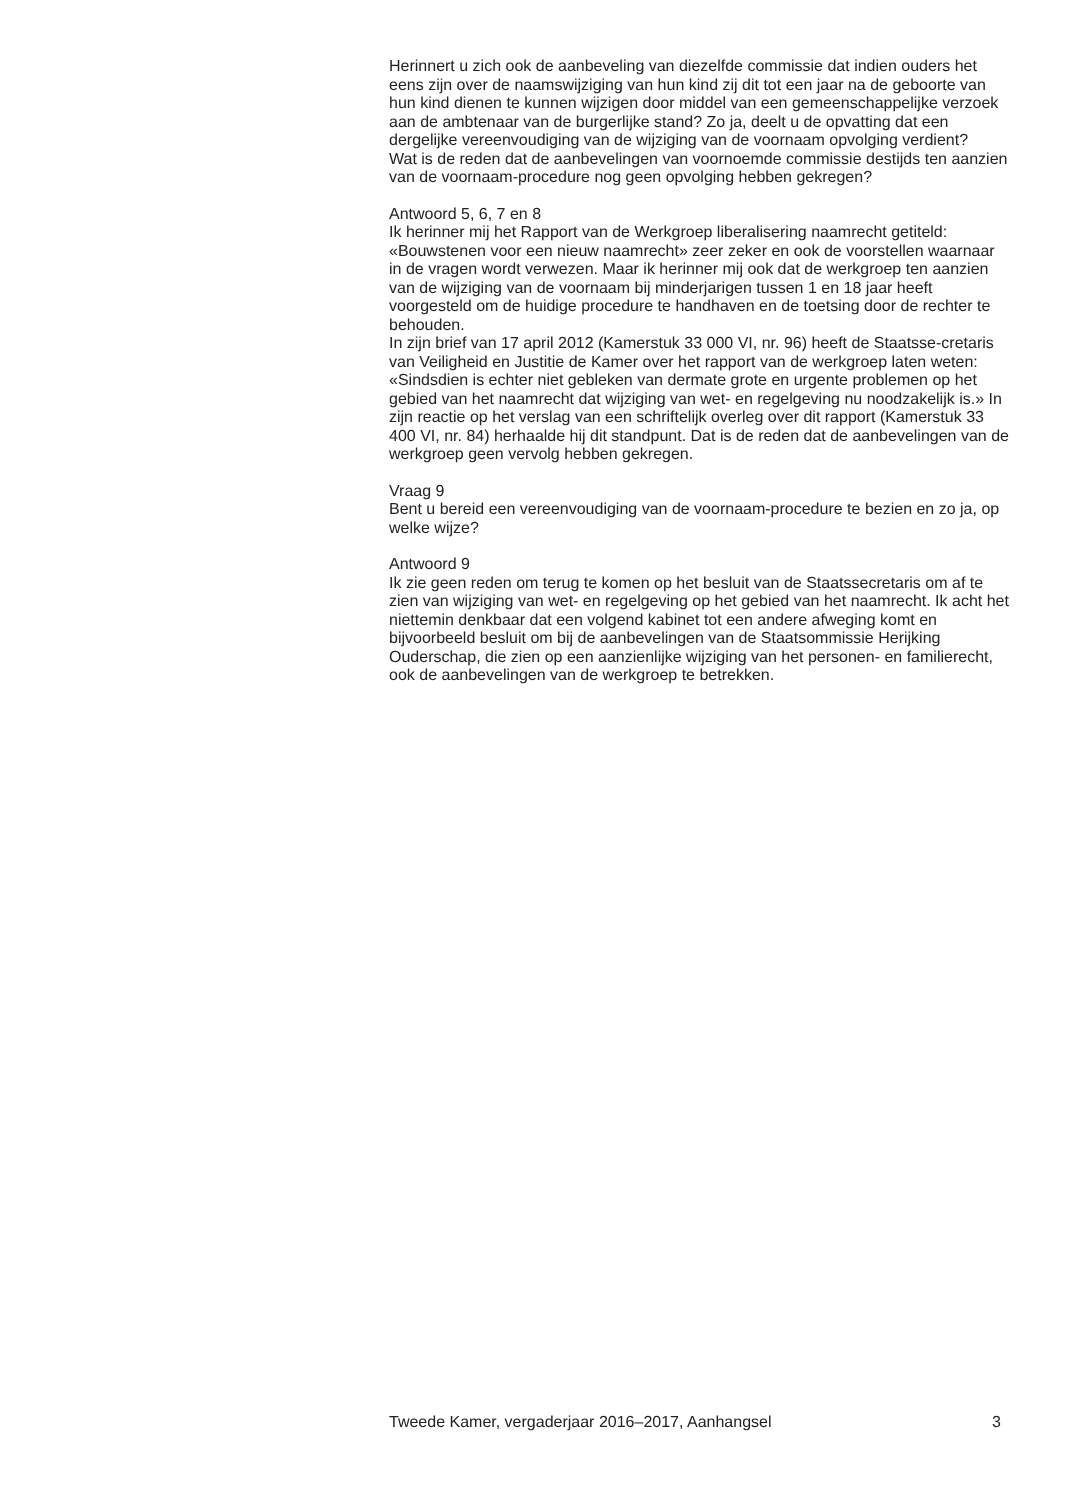Herinnert u zich ook de aanbeveling van diezelfde commissie dat indien ouders het eens zijn over de naamswijziging van hun kind zij dit tot een jaar na de geboorte van hun kind dienen te kunnen wijzigen door middel van een gemeenschappelijke verzoek aan de ambtenaar van de burgerlijke stand? Zo ja, deelt u de opvatting dat een dergelijke vereenvoudiging van de wijziging van de voornaam opvolging verdient?
Wat is de reden dat de aanbevelingen van voornoemde commissie destijds ten aanzien van de voornaam-procedure nog geen opvolging hebben gekregen?
Antwoord 5, 6, 7 en 8
Ik herinner mij het Rapport van de Werkgroep liberalisering naamrecht getiteld: «Bouwstenen voor een nieuw naamrecht» zeer zeker en ook de voorstellen waarnaar in de vragen wordt verwezen. Maar ik herinner mij ook dat de werkgroep ten aanzien van de wijziging van de voornaam bij minderjarigen tussen 1 en 18 jaar heeft voorgesteld om de huidige procedure te handhaven en de toetsing door de rechter te behouden.
In zijn brief van 17 april 2012 (Kamerstuk 33 000 VI, nr. 96) heeft de Staatsse-cretaris van Veiligheid en Justitie de Kamer over het rapport van de werkgroep laten weten: «Sindsdien is echter niet gebleken van dermate grote en urgente problemen op het gebied van het naamrecht dat wijziging van wet- en regelgeving nu noodzakelijk is.» In zijn reactie op het verslag van een schriftelijk overleg over dit rapport (Kamerstuk 33 400 VI, nr. 84) herhaalde hij dit standpunt. Dat is de reden dat de aanbevelingen van de werkgroep geen vervolg hebben gekregen.
Vraag 9
Bent u bereid een vereenvoudiging van de voornaam-procedure te bezien en zo ja, op welke wijze?
Antwoord 9
Ik zie geen reden om terug te komen op het besluit van de Staatssecretaris om af te zien van wijziging van wet- en regelgeving op het gebied van het naamrecht. Ik acht het niettemin denkbaar dat een volgend kabinet tot een andere afweging komt en bijvoorbeeld besluit om bij de aanbevelingen van de Staatsommissie Herijking Ouderschap, die zien op een aanzienlijke wijziging van het personen- en familierecht, ook de aanbevelingen van de werkgroep te betrekken.
Tweede Kamer, vergaderjaar 2016–2017, Aanhangsel 3